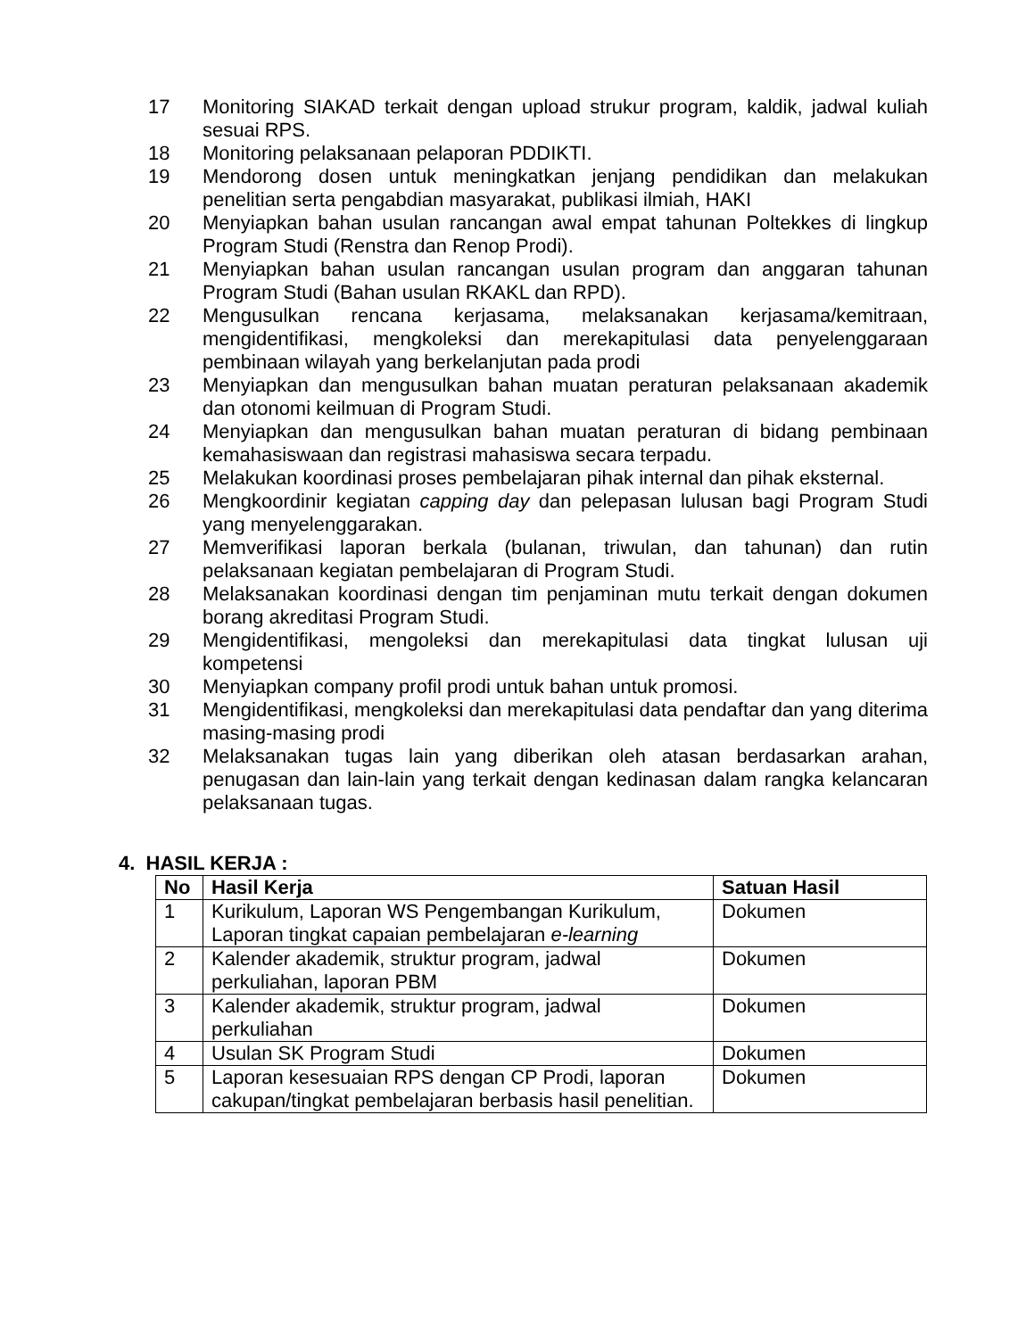17 Monitoring SIAKAD terkait dengan upload strukur program, kaldik, jadwal kuliah sesuai RPS.
18 Monitoring pelaksanaan pelaporan PDDIKTI.
19 Mendorong dosen untuk meningkatkan jenjang pendidikan dan melakukan penelitian serta pengabdian masyarakat, publikasi ilmiah, HAKI
20 Menyiapkan bahan usulan rancangan awal empat tahunan Poltekkes di lingkup Program Studi (Renstra dan Renop Prodi).
21 Menyiapkan bahan usulan rancangan usulan program dan anggaran tahunan Program Studi (Bahan usulan RKAKL dan RPD).
22 Mengusulkan rencana kerjasama, melaksanakan kerjasama/kemitraan, mengidentifikasi, mengkoleksi dan merekapitulasi data penyelenggaraan pembinaan wilayah yang berkelanjutan pada prodi
23 Menyiapkan dan mengusulkan bahan muatan peraturan pelaksanaan akademik dan otonomi keilmuan di Program Studi.
24 Menyiapkan dan mengusulkan bahan muatan peraturan di bidang pembinaan kemahasiswaan dan registrasi mahasiswa secara terpadu.
25 Melakukan koordinasi proses pembelajaran pihak internal dan pihak eksternal.
26 Mengkoordinir kegiatan capping day dan pelepasan lulusan bagi Program Studi yang menyelenggarakan.
27 Memverifikasi laporan berkala (bulanan, triwulan, dan tahunan) dan rutin pelaksanaan kegiatan pembelajaran di Program Studi.
28 Melaksanakan koordinasi dengan tim penjaminan mutu terkait dengan dokumen borang akreditasi Program Studi.
29 Mengidentifikasi, mengoleksi dan merekapitulasi data tingkat lulusan uji kompetensi
30 Menyiapkan company profil prodi untuk bahan untuk promosi.
31 Mengidentifikasi, mengkoleksi dan merekapitulasi data pendaftar dan yang diterima masing-masing prodi
32 Melaksanakan tugas lain yang diberikan oleh atasan berdasarkan arahan, penugasan dan lain-lain yang terkait dengan kedinasan dalam rangka kelancaran pelaksanaan tugas.
4. HASIL KERJA :
| No | Hasil Kerja | Satuan Hasil |
| --- | --- | --- |
| 1 | Kurikulum, Laporan WS Pengembangan Kurikulum, Laporan tingkat capaian pembelajaran e-learning | Dokumen |
| 2 | Kalender akademik, struktur program, jadwal perkuliahan, laporan PBM | Dokumen |
| 3 | Kalender akademik, struktur program, jadwal perkuliahan | Dokumen |
| 4 | Usulan SK Program Studi | Dokumen |
| 5 | Laporan kesesuaian RPS dengan CP Prodi, laporan cakupan/tingkat pembelajaran berbasis hasil penelitian. | Dokumen |